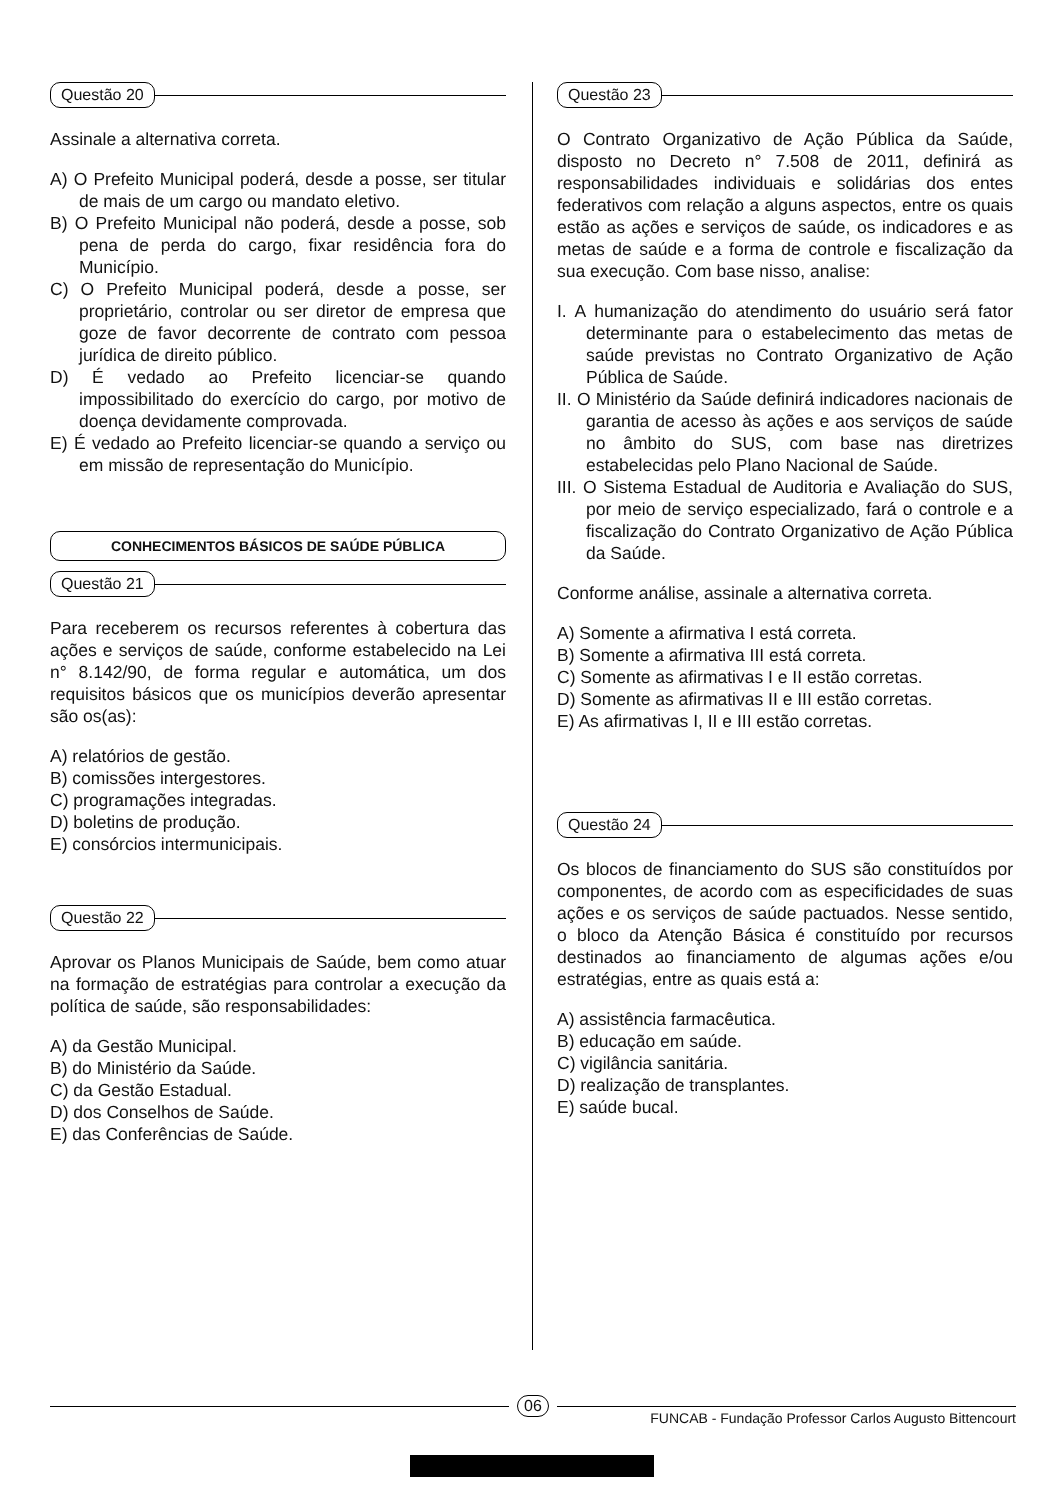Questão 20
Assinale a alternativa correta.
A) O Prefeito Municipal poderá, desde a posse, ser titular de mais de um cargo ou mandato eletivo.
B) O Prefeito Municipal não poderá, desde a posse, sob pena de perda do cargo, fixar residência fora do Município.
C) O Prefeito Municipal poderá, desde a posse, ser proprietário, controlar ou ser diretor de empresa que goze de favor decorrente de contrato com pessoa jurídica de direito público.
D) É vedado ao Prefeito licenciar-se quando impossibilitado do exercício do cargo, por motivo de doença devidamente comprovada.
E) É vedado ao Prefeito licenciar-se quando a serviço ou em missão de representação do Município.
CONHECIMENTOS BÁSICOS DE SAÚDE PÚBLICA
Questão 21
Para receberem os recursos referentes à cobertura das ações e serviços de saúde, conforme estabelecido na Lei n° 8.142/90, de forma regular e automática, um dos requisitos básicos que os municípios deverão apresentar são os(as):
A) relatórios de gestão.
B) comissões intergestores.
C) programações integradas.
D) boletins de produção.
E) consórcios intermunicipais.
Questão 22
Aprovar os Planos Municipais de Saúde, bem como atuar na formação de estratégias para controlar a execução da política de saúde, são responsabilidades:
A) da Gestão Municipal.
B) do Ministério da Saúde.
C) da Gestão Estadual.
D) dos Conselhos de Saúde.
E) das Conferências de Saúde.
Questão 23
O Contrato Organizativo de Ação Pública da Saúde, disposto no Decreto n° 7.508 de 2011, definirá as responsabilidades individuais e solidárias dos entes federativos com relação a alguns aspectos, entre os quais estão as ações e serviços de saúde, os indicadores e as metas de saúde e a forma de controle e fiscalização da sua execução. Com base nisso, analise:
I. A humanização do atendimento do usuário será fator determinante para o estabelecimento das metas de saúde previstas no Contrato Organizativo de Ação Pública de Saúde.
II. O Ministério da Saúde definirá indicadores nacionais de garantia de acesso às ações e aos serviços de saúde no âmbito do SUS, com base nas diretrizes estabelecidas pelo Plano Nacional de Saúde.
III. O Sistema Estadual de Auditoria e Avaliação do SUS, por meio de serviço especializado, fará o controle e a fiscalização do Contrato Organizativo de Ação Pública da Saúde.
Conforme análise, assinale a alternativa correta.
A) Somente a afirmativa I está correta.
B) Somente a afirmativa III está correta.
C) Somente as afirmativas I e II estão corretas.
D) Somente as afirmativas II e III estão corretas.
E) As afirmativas I, II e III estão corretas.
Questão 24
Os blocos de financiamento do SUS são constituídos por componentes, de acordo com as especificidades de suas ações e os serviços de saúde pactuados. Nesse sentido, o bloco da Atenção Básica é constituído por recursos destinados ao financiamento de algumas ações e/ou estratégias, entre as quais está a:
A) assistência farmacêutica.
B) educação em saúde.
C) vigilância sanitária.
D) realização de transplantes.
E) saúde bucal.
06
FUNCAB - Fundação Professor Carlos Augusto Bittencourt